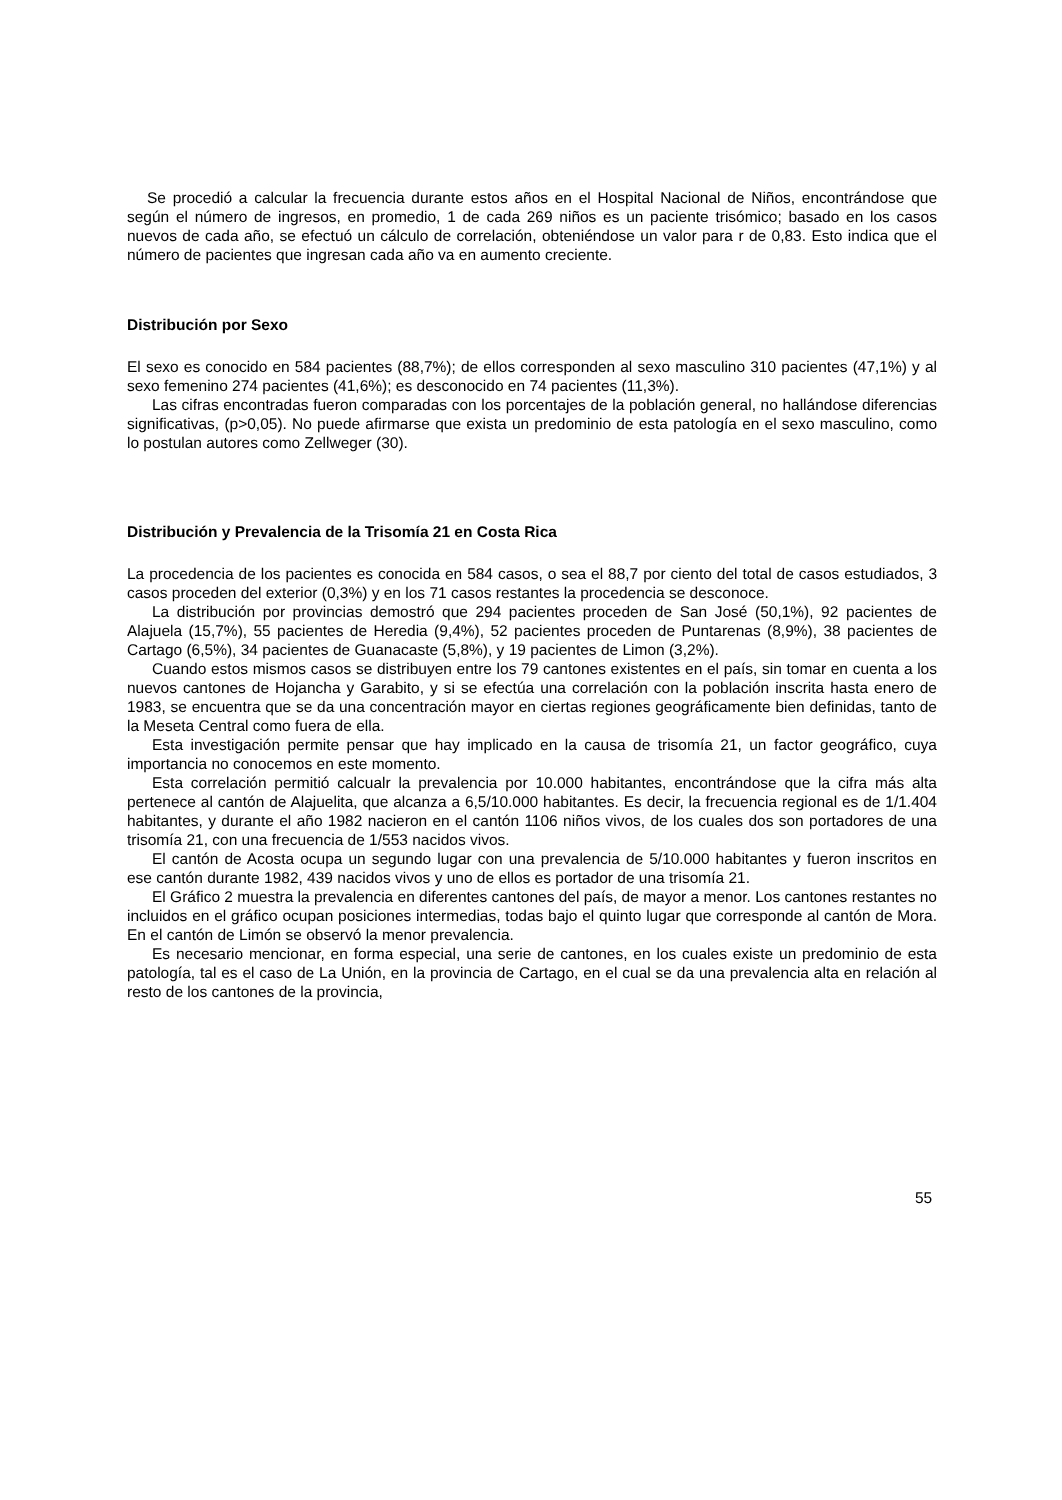Se procedió a calcular la frecuencia durante estos años en el Hospital Nacional de Niños, encontrándose que según el número de ingresos, en promedio, 1 de cada 269 niños es un paciente trisómico; basado en los casos nuevos de cada año, se efectuó un cálculo de correlación, obteniéndose un valor para r de 0,83. Esto indica que el número de pacientes que ingresan cada año va en aumento creciente.
Distribución por Sexo
El sexo es conocido en 584 pacientes (88,7%); de ellos corresponden al sexo masculino 310 pacientes (47,1%) y al sexo femenino 274 pacientes (41,6%); es desconocido en 74 pacientes (11,3%).
Las cifras encontradas fueron comparadas con los porcentajes de la población general, no hallándose diferencias significativas, (p>0,05). No puede afirmarse que exista un predominio de esta patología en el sexo masculino, como lo postulan autores como Zellweger (30).
Distribución y Prevalencia de la Trisomía 21 en Costa Rica
La procedencia de los pacientes es conocida en 584 casos, o sea el 88,7 por ciento del total de casos estudiados, 3 casos proceden del exterior (0,3%) y en los 71 casos restantes la procedencia se desconoce.
La distribución por provincias demostró que 294 pacientes proceden de San José (50,1%), 92 pacientes de Alajuela (15,7%), 55 pacientes de Heredia (9,4%), 52 pacientes proceden de Puntarenas (8,9%), 38 pacientes de Cartago (6,5%), 34 pacientes de Guanacaste (5,8%), y 19 pacientes de Limon (3,2%).
Cuando estos mismos casos se distribuyen entre los 79 cantones existentes en el país, sin tomar en cuenta a los nuevos cantones de Hojancha y Garabito, y si se efectúa una correlación con la población inscrita hasta enero de 1983, se encuentra que se da una concentración mayor en ciertas regiones geográficamente bien definidas, tanto de la Meseta Central como fuera de ella.
Esta investigación permite pensar que hay implicado en la causa de trisomía 21, un factor geográfico, cuya importancia no conocemos en este momento.
Esta correlación permitió calcualr la prevalencia por 10.000 habitantes, encontrándose que la cifra más alta pertenece al cantón de Alajuelita, que alcanza a 6,5/10.000 habitantes. Es decir, la frecuencia regional es de 1/1.404 habitantes, y durante el año 1982 nacieron en el cantón 1106 niños vivos, de los cuales dos son portadores de una trisomía 21, con una frecuencia de 1/553 nacidos vivos.
El cantón de Acosta ocupa un segundo lugar con una prevalencia de 5/10.000 habitantes y fueron inscritos en ese cantón durante 1982, 439 nacidos vivos y uno de ellos es portador de una trisomía 21.
El Gráfico 2 muestra la prevalencia en diferentes cantones del país, de mayor a menor. Los cantones restantes no incluidos en el gráfico ocupan posiciones intermedias, todas bajo el quinto lugar que corresponde al cantón de Mora. En el cantón de Limón se observó la menor prevalencia.
Es necesario mencionar, en forma especial, una serie de cantones, en los cuales existe un predominio de esta patología, tal es el caso de La Unión, en la provincia de Cartago, en el cual se da una prevalencia alta en relación al resto de los cantones de la provincia,
55